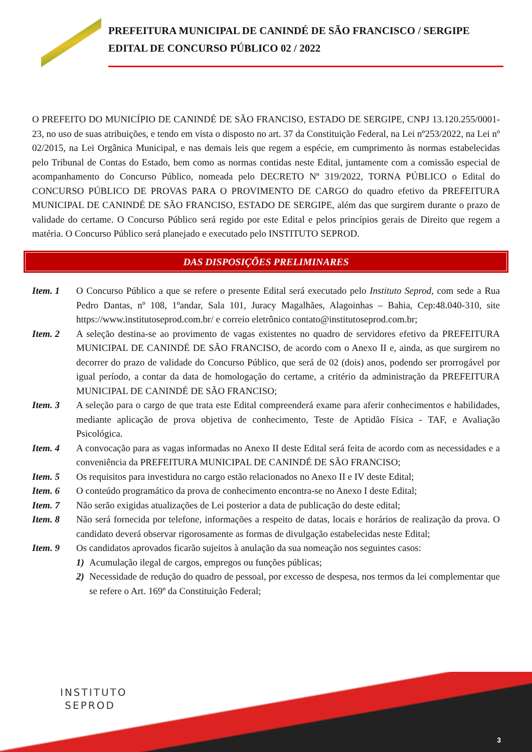PREFEITURA MUNICIPAL DE CANINDÉ DE SÃO FRANCISCO / SERGIPE
EDITAL DE CONCURSO PÚBLICO 02 / 2022
O PREFEITO DO MUNICÍPIO DE CANINDÉ DE SÃO FRANCISO, ESTADO DE SERGIPE, CNPJ 13.120.255/0001-23, no uso de suas atribuições, e tendo em vista o disposto no art. 37 da Constituição Federal, na Lei nº253/2022, na Lei nº 02/2015, na Lei Orgânica Municipal, e nas demais leis que regem a espécie, em cumprimento às normas estabelecidas pelo Tribunal de Contas do Estado, bem como as normas contidas neste Edital, juntamente com a comissão especial de acompanhamento do Concurso Público, nomeada pelo DECRETO Nº 319/2022, TORNA PÚBLICO o Edital do CONCURSO PÚBLICO DE PROVAS PARA O PROVIMENTO DE CARGO do quadro efetivo da PREFEITURA MUNICIPAL DE CANINDÉ DE SÃO FRANCISO, ESTADO DE SERGIPE, além das que surgirem durante o prazo de validade do certame. O Concurso Público será regido por este Edital e pelos princípios gerais de Direito que regem a matéria. O Concurso Público será planejado e executado pelo INSTITUTO SEPROD.
DAS DISPOSIÇÕES PRELIMINARES
Item. 1 O Concurso Público a que se refere o presente Edital será executado pelo Instituto Seprod, com sede a Rua Pedro Dantas, nº 108, 1ºandar, Sala 101, Juracy Magalhães, Alagoinhas – Bahia, Cep:48.040-310, site https://www.institutoseprod.com.br/ e correio eletrônico contato@institutoseprod.com.br;
Item. 2 A seleção destina-se ao provimento de vagas existentes no quadro de servidores efetivo da PREFEITURA MUNICIPAL DE CANINDÉ DE SÃO FRANCISO, de acordo com o Anexo II e, ainda, as que surgirem no decorrer do prazo de validade do Concurso Público, que será de 02 (dois) anos, podendo ser prorrogável por igual período, a contar da data de homologação do certame, a critério da administração da PREFEITURA MUNICIPAL DE CANINDÉ DE SÃO FRANCISO;
Item. 3 A seleção para o cargo de que trata este Edital compreenderá exame para aferir conhecimentos e habilidades, mediante aplicação de prova objetiva de conhecimento, Teste de Aptidão Física - TAF, e Avaliação Psicológica.
Item. 4 A convocação para as vagas informadas no Anexo II deste Edital será feita de acordo com as necessidades e a conveniência da PREFEITURA MUNICIPAL DE CANINDÉ DE SÃO FRANCISO;
Item. 5 Os requisitos para investidura no cargo estão relacionados no Anexo II e IV deste Edital;
Item. 6 O conteúdo programático da prova de conhecimento encontra-se no Anexo I deste Edital;
Item. 7 Não serão exigidas atualizações de Lei posterior a data de publicação do deste edital;
Item. 8 Não será fornecida por telefone, informações a respeito de datas, locais e horários de realização da prova. O candidato deverá observar rigorosamente as formas de divulgação estabelecidas neste Edital;
Item. 9 Os candidatos aprovados ficarão sujeitos à anulação da sua nomeação nos seguintes casos:
1) Acumulação ilegal de cargos, empregos ou funções públicas;
2) Necessidade de redução do quadro de pessoal, por excesso de despesa, nos termos da lei complementar que se refere o Art. 169º da Constituição Federal;
INSTITUTO
SEPROD
3